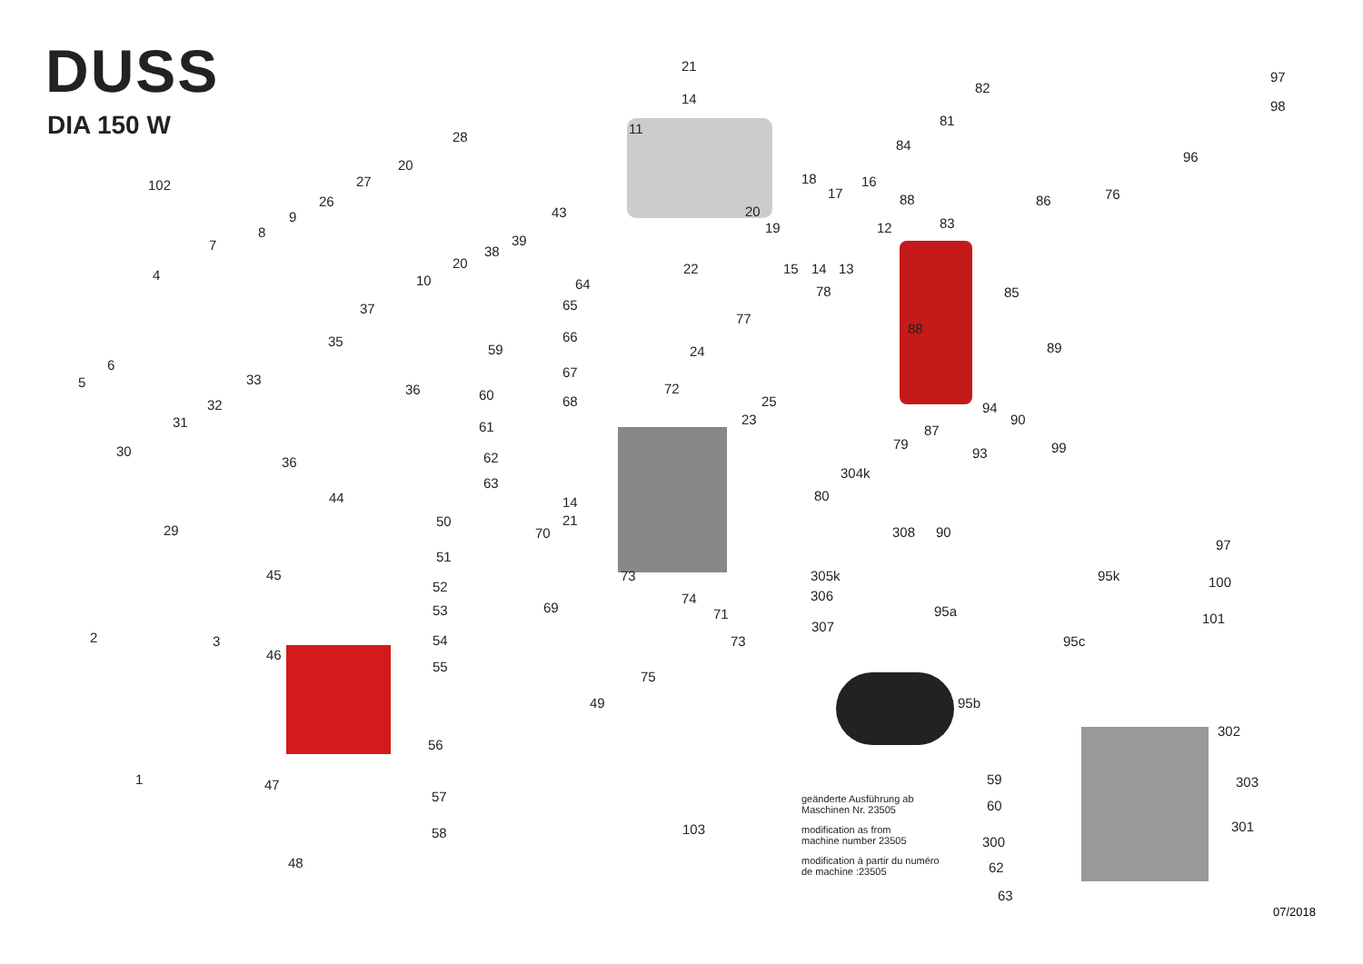DUSS
DIA 150 W
21
14
82
97
98
81
11
28
84
96
20
102 27 18 16
17 76
26 88 86
9 43 20
83
8 19 12
7 39
38
20 22 15 14 13
4 10 64 78 85
37 65
77
88
35 66
59 24 89
6
5 33 67
36 72
60 68 25
32 94
23 90
31 61 87
79 99
30 93
62
36
304k
63
80
44 14
50 21
29 70 308 90
97
51
45 73 305k 95k 100
52
306
74
69
53 95a
71 101
307
2 3 54 95c
73
46
55
75
49 95b
302
56
1 59 303
47
57
60
301
103
58
300
48 62
63
geänderte Ausführung ab
Maschinen Nr. 23505
modification as from
machine number 23505
modification à partir du numéro
de machine :23505
07/2018